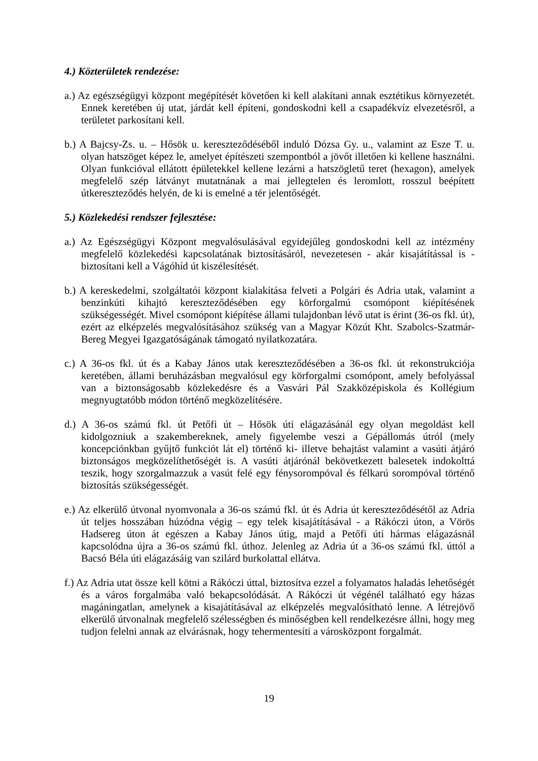4.) Közterületek rendezése:
a.) Az egészségügyi központ megépítését követően ki kell alakítani annak esztétikus környezetét. Ennek keretében új utat, járdát kell építeni, gondoskodni kell a csapadékvíz elvezetésről, a területet parkosítani kell.
b.) A Bajcsy-Zs. u. – Hősök u. kereszteződéséből induló Dózsa Gy. u., valamint az Esze T. u. olyan hatszöget képez le, amelyet építészeti szempontból a jövőt illetően ki kellene használni. Olyan funkcióval ellátott épületekkel kellene lezárni a hatszögletű teret (hexagon), amelyek megfelelő szép látványt mutatnának a mai jellegtelen és leromlott, rosszul beépített útkereszteződés helyén, de ki is emelné a tér jelentőségét.
5.) Közlekedési rendszer fejlesztése:
a.) Az Egészségügyi Központ megvalósulásával egyidejűleg gondoskodni kell az intézmény megfelelő közlekedési kapcsolatának biztosításáról, nevezetesen - akár kisajátítással is - biztosítani kell a Vágóhíd út kiszélesítését.
b.) A kereskedelmi, szolgáltatói központ kialakítása felveti a Polgári és Adria utak, valamint a benzinkúti kihajtó kereszteződésében egy körforgalmú csomópont kiépítésének szükségességét. Mivel csomópont kiépítése állami tulajdonban lévő utat is érint (36-os fkl. út), ezért az elképzelés megvalósításához szükség van a Magyar Közút Kht. Szabolcs-Szatmár-Bereg Megyei Igazgatóságának támogató nyilatkozatára.
c.) A 36-os fkl. út és a Kabay János utak kereszteződésében a 36-os fkl. út rekonstrukciója keretében, állami beruházásban megvalósul egy körforgalmi csomópont, amely befolyással van a biztonságosabb közlekedésre és a Vasvári Pál Szakközépiskola és Kollégium megnyugtatóbb módon történő megközelítésére.
d.) A 36-os számú fkl. út Petőfi út – Hősök úti elágazásánál egy olyan megoldást kell kidolgozniuk a szakembereknek, amely figyelembe veszi a Gépállomás útról (mely koncepciónkban gyűjtő funkciót lát el) történő ki- illetve behajtást valamint a vasúti átjáró biztonságos megközelíthetőségét is. A vasúti átjárónál bekövetkezett balesetek indokolttá teszik, hogy szorgalmazzuk a vasút felé egy fénysorompóval és félkarú sorompóval történő biztosítás szükségességét.
e.) Az elkerülő útvonal nyomvonala a 36-os számú fkl. út és Adria út kereszteződésétől az Adria út teljes hosszában húzódna végig – egy telek kisajátításával - a Rákóczi úton, a Vörös Hadsereg úton át egészen a Kabay János útig, majd a Petőfi úti hármas elágazásnál kapcsolódna újra a 36-os számú fkl. úthoz. Jelenleg az Adria út a 36-os számú fkl. úttól a Bacsó Béla úti elágazásáig van szilárd burkolattal ellátva.
f.) Az Adria utat össze kell kötni a Rákóczi úttal, biztosítva ezzel a folyamatos haladás lehetőségét és a város forgalmába való bekapcsolódását. A Rákóczi út végénél található egy házas magáningatlan, amelynek a kisajátításával az elképzelés megvalósítható lenne. A létrejövő elkerülő útvonalnak megfelelő szélességben és minőségben kell rendelkezésre állni, hogy meg tudjon felelni annak az elvárásnak, hogy tehermentesíti a városközpont forgalmát.
19